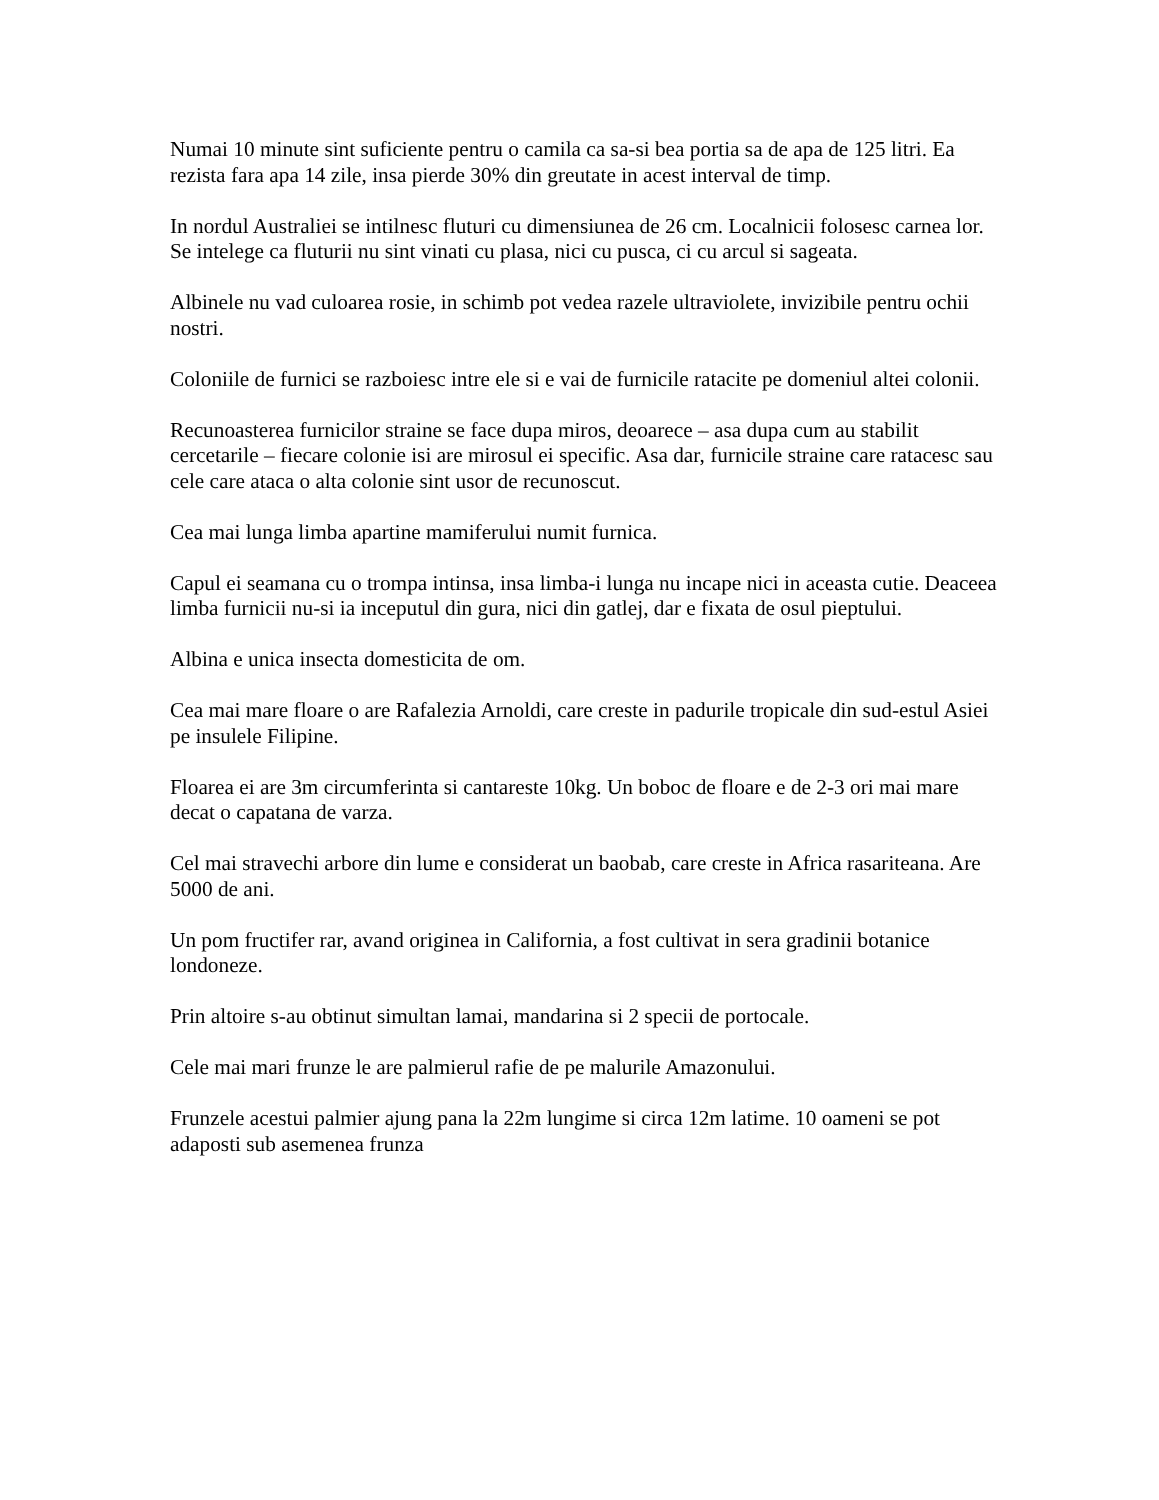Numai 10 minute sint suficiente pentru o camila ca sa-si bea portia sa de apa de 125 litri. Ea rezista fara apa 14 zile, insa pierde 30% din greutate in acest interval de timp.
In nordul Australiei se intilnesc fluturi cu dimensiunea de 26 cm. Localnicii folosesc carnea lor. Se intelege ca fluturii nu sint vinati cu plasa, nici cu pusca, ci cu arcul si sageata.
Albinele nu vad culoarea rosie, in schimb pot vedea razele ultraviolete, invizibile pentru ochii nostri.
Coloniile de furnici se razboiesc intre ele si e vai de furnicile ratacite pe domeniul altei colonii.
Recunoasterea furnicilor straine se face dupa miros, deoarece – asa dupa cum au stabilit cercetarile – fiecare colonie isi are mirosul ei specific. Asa dar, furnicile straine care ratacesc sau cele care ataca o alta colonie sint usor de recunoscut.
Cea mai lunga limba apartine mamiferului numit furnica.
Capul ei seamana cu o trompa intinsa, insa limba-i lunga nu incape nici in aceasta cutie. Deaceea limba furnicii nu-si ia inceputul din gura, nici din gatlej, dar e fixata de osul pieptului.
Albina e unica insecta domesticita de om.
Cea mai mare floare o are Rafalezia Arnoldi, care creste in padurile tropicale din sud-estul Asiei pe insulele Filipine.
Floarea ei are 3m circumferinta si cantareste 10kg. Un boboc de floare e de 2-3 ori mai mare decat o capatana de varza.
Cel mai stravechi arbore din lume e considerat un baobab, care creste in Africa rasariteana. Are 5000 de ani.
Un pom fructifer rar, avand originea in California, a fost cultivat in sera gradinii botanice londoneze.
Prin altoire s-au obtinut simultan lamai, mandarina si 2 specii de portocale.
Cele mai mari frunze le are palmierul rafie de pe malurile Amazonului.
Frunzele acestui palmier ajung pana la 22m lungime si circa 12m latime. 10 oameni se pot adaposti sub asemenea frunza